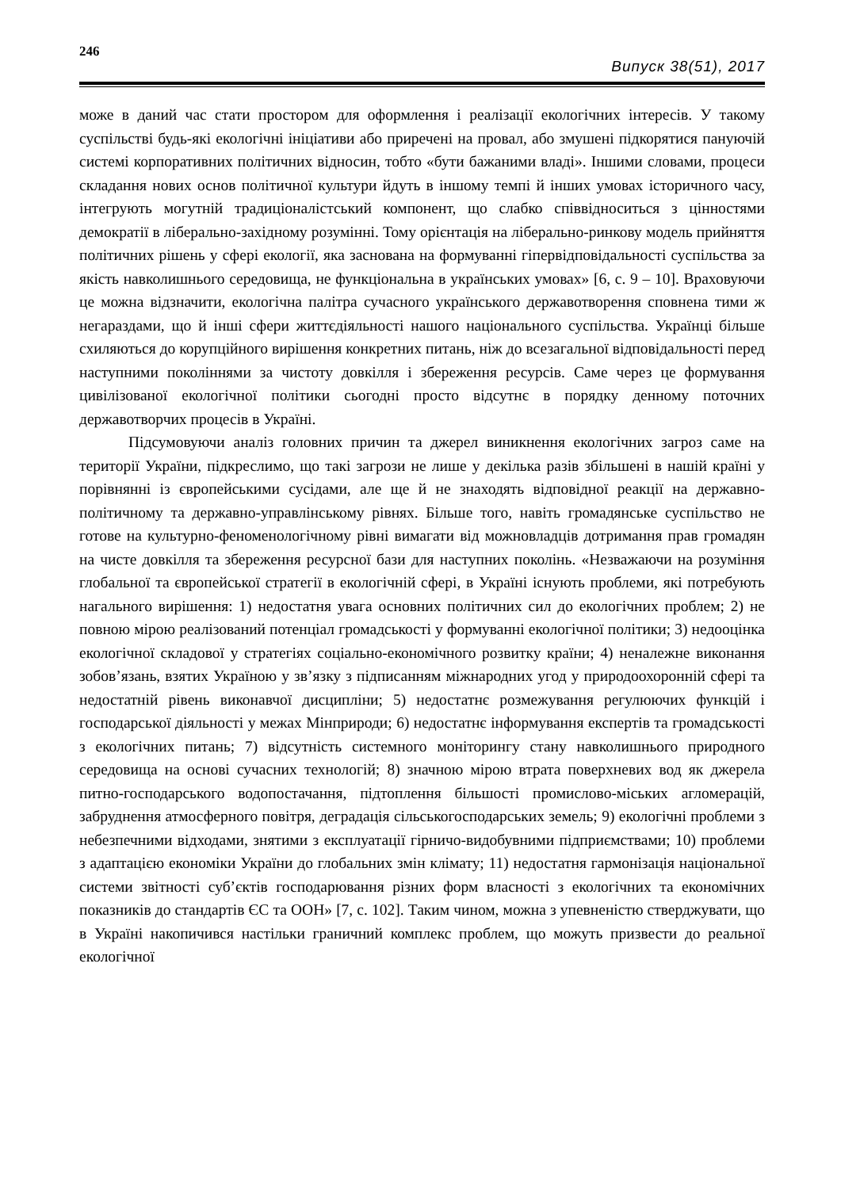246 Випуск 38(51), 2017
може в даний час стати простором для оформлення і реалізації екологічних інтересів. У такому суспільстві будь-які екологічні ініціативи або приречені на провал, або змушені підкорятися пануючій системі корпоративних політичних відносин, тобто «бути бажаними владі». Іншими словами, процеси складання нових основ політичної культури йдуть в іншому темпі й інших умовах історичного часу, інтегрують могутній традиціоналістський компонент, що слабко співвідноситься з цінностями демократії в ліберально-західному розумінні. Тому орієнтація на ліберально-ринкову модель прийняття політичних рішень у сфері екології, яка заснована на формуванні гіпервідповідальності суспільства за якість навколишнього середовища, не функціональна в українських умовах» [6, с. 9 – 10]. Враховуючи це можна відзначити, екологічна палітра сучасного українського державотворення сповнена тими ж негараздами, що й інші сфери життєдіяльності нашого національного суспільства. Українці більше схиляються до корупційного вирішення конкретних питань, ніж до всезагальної відповідальності перед наступними поколіннями за чистоту довкілля і збереження ресурсів. Саме через це формування цивілізованої екологічної політики сьогодні просто відсутнє в порядку денному поточних державотворчих процесів в Україні.
Підсумовуючи аналіз головних причин та джерел виникнення екологічних загроз саме на території України, підкреслимо, що такі загрози не лише у декілька разів збільшені в нашій країні у порівнянні із європейськими сусідами, але ще й не знаходять відповідної реакції на державно-політичному та державно-управлінському рівнях. Більше того, навіть громадянське суспільство не готове на культурно-феноменологічному рівні вимагати від можновладців дотримання прав громадян на чисте довкілля та збереження ресурсної бази для наступних поколінь. «Незважаючи на розуміння глобальної та європейської стратегії в екологічній сфері, в Україні існують проблеми, які потребують нагального вирішення: 1) недостатня увага основних політичних сил до екологічних проблем; 2) не повною мірою реалізований потенціал громадськості у формуванні екологічної політики; 3) недооцінка екологічної складової у стратегіях соціально-економічного розвитку країни; 4) неналежне виконання зобов’язань, взятих Україною у зв’язку з підписанням міжнародних угод у природоохоронній сфері та недостатній рівень виконавчої дисципліни; 5) недостатнє розмежування регулюючих функцій і господарської діяльності у межах Мінприроди; 6) недостатнє інформування експертів та громадськості з екологічних питань; 7) відсутність системного моніторингу стану навколишнього природного середовища на основі сучасних технологій; 8) значною мірою втрата поверхневих вод як джерела питно-господарського водопостачання, підтоплення більшості промислово-міських агломерацій, забруднення атмосферного повітря, деградація сільськогосподарських земель; 9) екологічні проблеми з небезпечними відходами, знятими з експлуатації гірничо-видобувними підприємствами; 10) проблеми з адаптацією економіки України до глобальних змін клімату; 11) недостатня гармонізація національної системи звітності суб’єктів господарювання різних форм власності з екологічних та економічних показників до стандартів ЄС та ООН» [7, с. 102]. Таким чином, можна з упевненістю стверджувати, що в Україні накопичився настільки граничний комплекс проблем, що можуть призвести до реальної екологічної